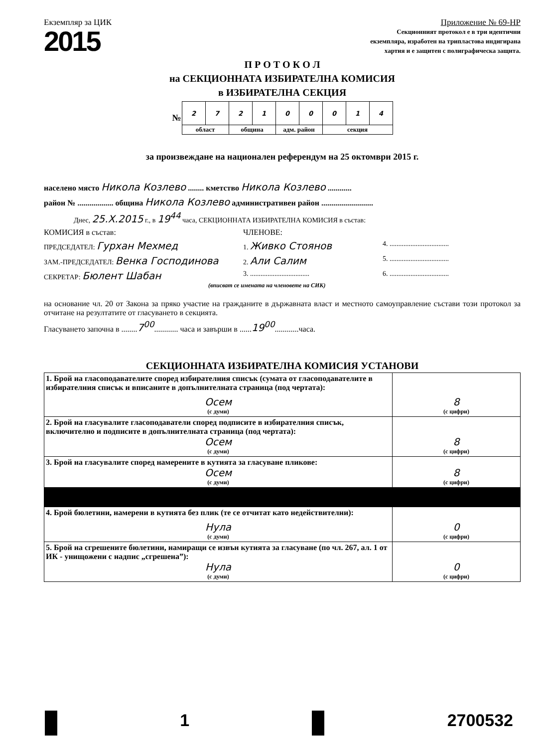Екземпляр за ЦИК
2015
Приложение № 69-НР
Секционният протокол е в три идентични
екземпляра, изработен на трипластова индигирана
хартия и е защитен с полиграфическа защита.
П Р О Т О К О Л
на СЕКЦИОННАТА ИЗБИРАТЕЛНА КОМИСИЯ
в ИЗБИРАТЕЛНА СЕКЦИЯ
| № | 2 | 7 | 2 | 1 | 0 | 0 | 0 | 1 | 4 |
| | област | | община | | адм. район | | секция | | |
за произвеждане на национален референдум на 25 октомври 2015 г.
населено място Никола Козлево ........ кметство Никола Козлево ............
район № .................. община Никола Козлево административен район ..........................
Днес, 25.X.2015 г., в 19<sup>44</sup> часа, СЕКЦИОННАТА ИЗБИРАТЕЛНА КОМИСИЯ в състав:
КОМИСИЯ в състав:
ЧЛЕНОВЕ:
ПРЕДСЕДАТЕЛ: Гурхан Мехмед
1. Живко Стоянов
4. ..................................
ЗАМ.-ПРЕДСЕДАТЕЛ: Венка Господинова
2. Али Салим
5. ..................................
СЕКРЕТАР: Бюлент Шабан
3. ..................................
6. ..................................
(вписват се имената на членовете на СИК)
на основание чл. 20 от Закона за пряко участие на гражданите в държавната власт и местното самоуправление състави този протокол за отчитане на резултатите от гласуването в секцията.
Гласуването започна в ........7<sup>00</sup>............ часа и завърши в ......19<sup>00</sup>............часа.
СЕКЦИОННАТА ИЗБИРАТЕЛНА КОМИСИЯ УСТАНОВИ
| 1. Брой на гласоподавателите според избирателния списък (сумата от гласоподавателите в избирателния списък и вписаните в допълнителната страница (под чертата): Осем (с думи) | 8 (с цифри) |
| 2. Брой на гласувалите гласоподаватели според подписите в избирателния списък, включително и подписите в допълнителната страница (под чертата): Осем (с думи) | 8 (с цифри) |
| 3. Брой на гласувалите според намерените в кутията за гласуване пликове: Осем (с думи) | 8 (с цифри) |
| 4. Брой бюлетини, намерени в кутията без плик (те се отчитат като недействителни): Нула (с думи) | 0 (с цифри) |
| 5. Брой на сгрешените бюлетини, намиращи се извън кутията за гласуване (по чл. 267, ал. 1 от ИК - унищожени с надпис „сгрешена”): Нула (с думи) | 0 (с цифри) |
1 2700532